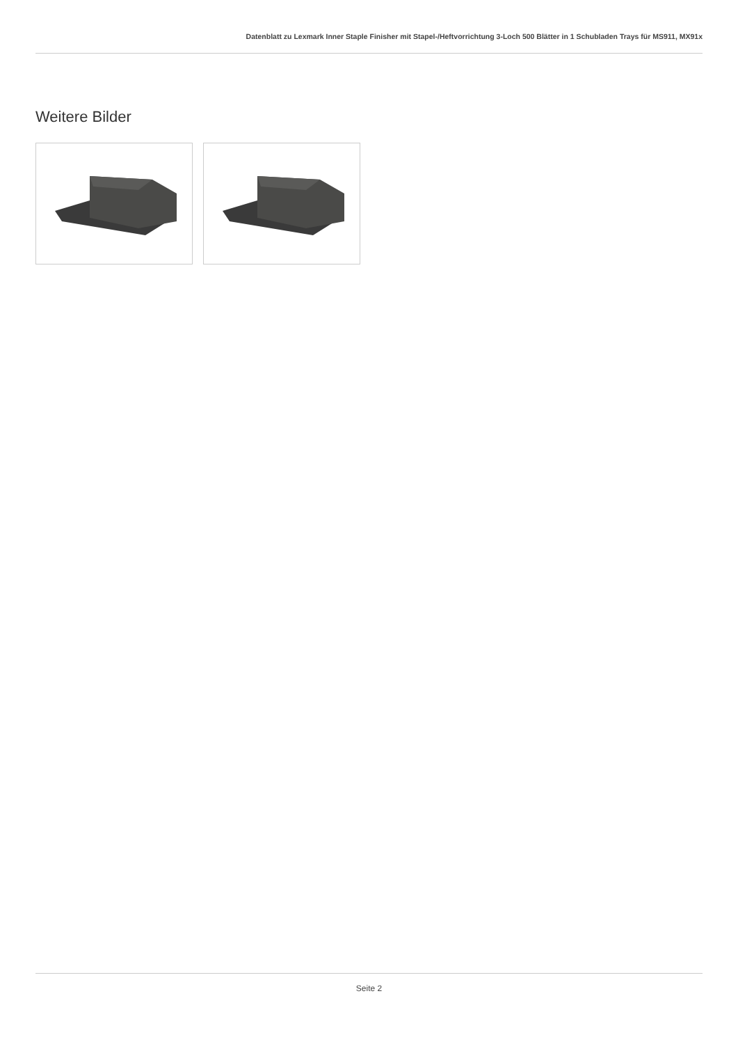Datenblatt zu Lexmark Inner Staple Finisher mit Stapel-/Heftvorrichtung 3-Loch 500 Blätter in 1 Schubladen Trays für MS911, MX91x
Weitere Bilder
Seite 2